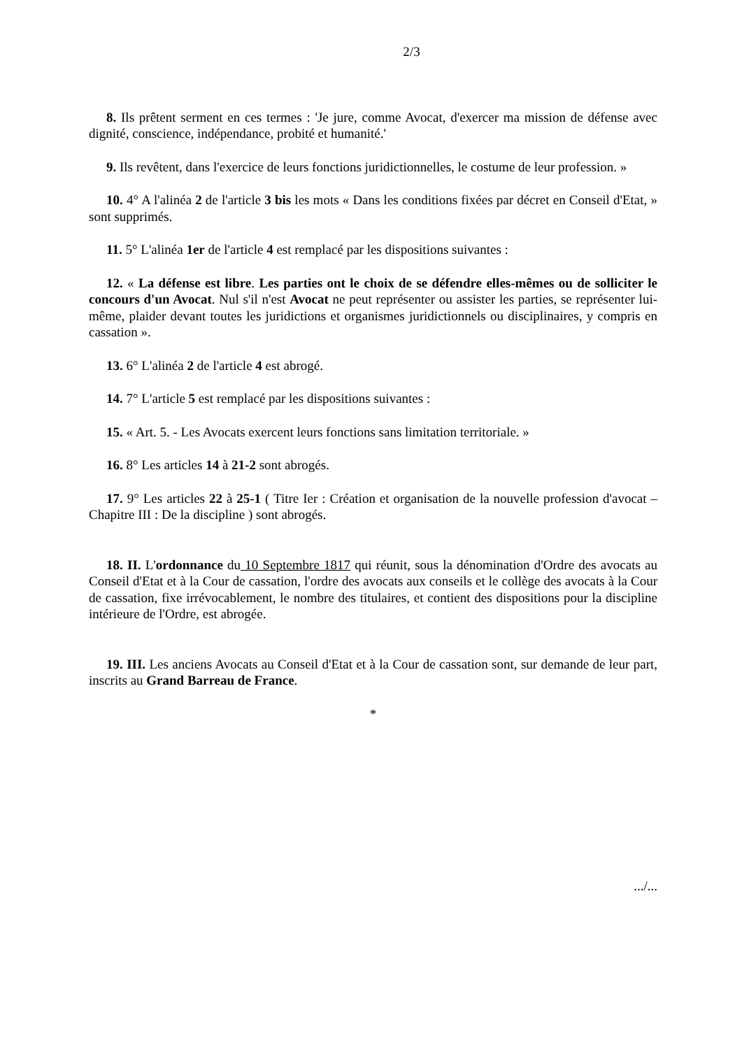2/3
8. Ils prêtent serment en ces termes : 'Je jure, comme Avocat, d'exercer ma mission de défense avec dignité, conscience, indépendance, probité et humanité.'
9. Ils revêtent, dans l'exercice de leurs fonctions juridictionnelles, le costume de leur profession. »
10. 4° A l'alinéa 2 de l'article 3 bis les mots « Dans les conditions fixées par décret en Conseil d'Etat, » sont supprimés.
11. 5° L'alinéa 1er de l'article 4 est remplacé par les dispositions suivantes :
12. « La défense est libre. Les parties ont le choix de se défendre elles-mêmes ou de solliciter le concours d'un Avocat. Nul s'il n'est Avocat ne peut représenter ou assister les parties, se représenter lui-même, plaider devant toutes les juridictions et organismes juridictionnels ou disciplinaires, y compris en cassation ».
13. 6° L'alinéa 2 de l'article 4 est abrogé.
14. 7° L'article 5 est remplacé par les dispositions suivantes :
15. « Art. 5. - Les Avocats exercent leurs fonctions sans limitation territoriale. »
16. 8° Les articles 14 à 21-2 sont abrogés.
17. 9° Les articles 22 à 25-1 ( Titre Ier : Création et organisation de la nouvelle profession d'avocat – Chapitre III : De la discipline ) sont abrogés.
18. II. L'ordonnance du 10 Septembre 1817 qui réunit, sous la dénomination d'Ordre des avocats au Conseil d'Etat et à la Cour de cassation, l'ordre des avocats aux conseils et le collège des avocats à la Cour de cassation, fixe irrévocablement, le nombre des titulaires, et contient des dispositions pour la discipline intérieure de l'Ordre, est abrogée.
19. III. Les anciens Avocats au Conseil d'Etat et à la Cour de cassation sont, sur demande de leur part, inscrits au Grand Barreau de France.
*
.../...